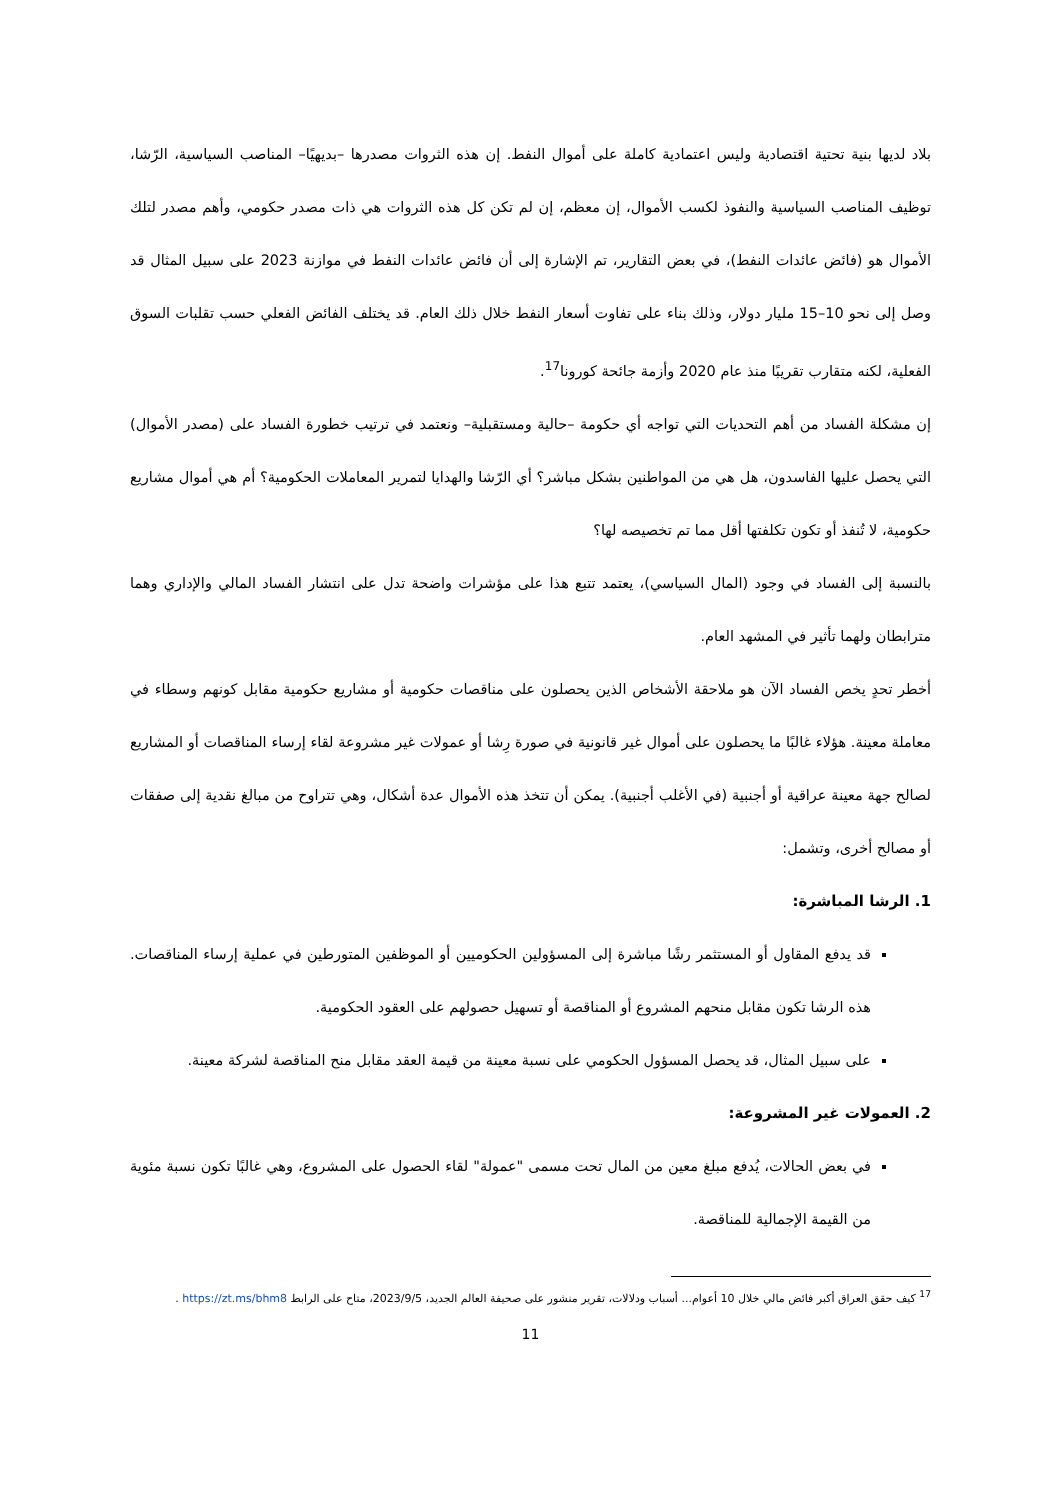بلاد لديها بنية تحتية اقتصادية وليس اعتمادية كاملة على أموال النفط. إن هذه الثروات مصدرها –بديهيًا– المناصب السياسية، الرّشا، توظيف المناصب السياسية والنفوذ لكسب الأموال، إن معظم، إن لم تكن كل هذه الثروات هي ذات مصدر حكومي، وأهم مصدر لتلك الأموال هو (فائض عائدات النفط)، في بعض التقارير، تم الإشارة إلى أن فائض عائدات النفط في موازنة 2023 على سبيل المثال قد وصل إلى نحو 10–15 مليار دولار، وذلك بناء على تفاوت أسعار النفط خلال ذلك العام. قد يختلف الفائض الفعلي حسب تقلبات السوق الفعلية، لكنه متقارب تقريبًا منذ عام 2020 وأزمة جائحة كورونا<sup>17</sup>.
إن مشكلة الفساد من أهم التحديات التي تواجه أي حكومة –حالية ومستقبلية– ونعتمد في ترتيب خطورة الفساد على (مصدر الأموال) التي يحصل عليها الفاسدون، هل هي من المواطنين بشكل مباشر؟ أي الرّشا والهدايا لتمرير المعاملات الحكومية؟ أم هي أموال مشاريع حكومية، لا تُنفذ أو تكون تكلفتها أقل مما تم تخصيصه لها؟
بالنسبة إلى الفساد في وجود (المال السياسي)، يعتمد تتبع هذا على مؤشرات واضحة تدل على انتشار الفساد المالي والإداري وهما مترابطان ولهما تأثير في المشهد العام.
أخطر تحدٍ يخص الفساد الآن هو ملاحقة الأشخاص الذين يحصلون على مناقصات حكومية أو مشاريع حكومية مقابل كونهم وسطاء في معاملة معينة. هؤلاء غالبًا ما يحصلون على أموال غير قانونية في صورة رِشا أو عمولات غير مشروعة لقاء إرساء المناقصات أو المشاريع لصالح جهة معينة عراقية أو أجنبية (في الأغلب أجنبية). يمكن أن تتخذ هذه الأموال عدة أشكال، وهي تتراوح من مبالغ نقدية إلى صفقات أو مصالح أخرى، وتشمل:
1. الرشا المباشرة:
قد يدفع المقاول أو المستثمر رشًا مباشرة إلى المسؤولين الحكوميين أو الموظفين المتورطين في عملية إرساء المناقصات. هذه الرشا تكون مقابل منحهم المشروع أو المناقصة أو تسهيل حصولهم على العقود الحكومية.
على سبيل المثال، قد يحصل المسؤول الحكومي على نسبة معينة من قيمة العقد مقابل منح المناقصة لشركة معينة.
2. العمولات غير المشروعة:
في بعض الحالات، يُدفع مبلغ معين من المال تحت مسمى "عمولة" لقاء الحصول على المشروع، وهي غالبًا تكون نسبة مئوية من القيمة الإجمالية للمناقصة.
<sup>17</sup> كيف حقق العراق أكبر فائض مالي خلال 10 أعوام... أسباب ودلالات، تقرير منشور على صحيفة العالم الجديد، 2023/9/5، متاح على الرابط https://zt.ms/bhm8 .
11